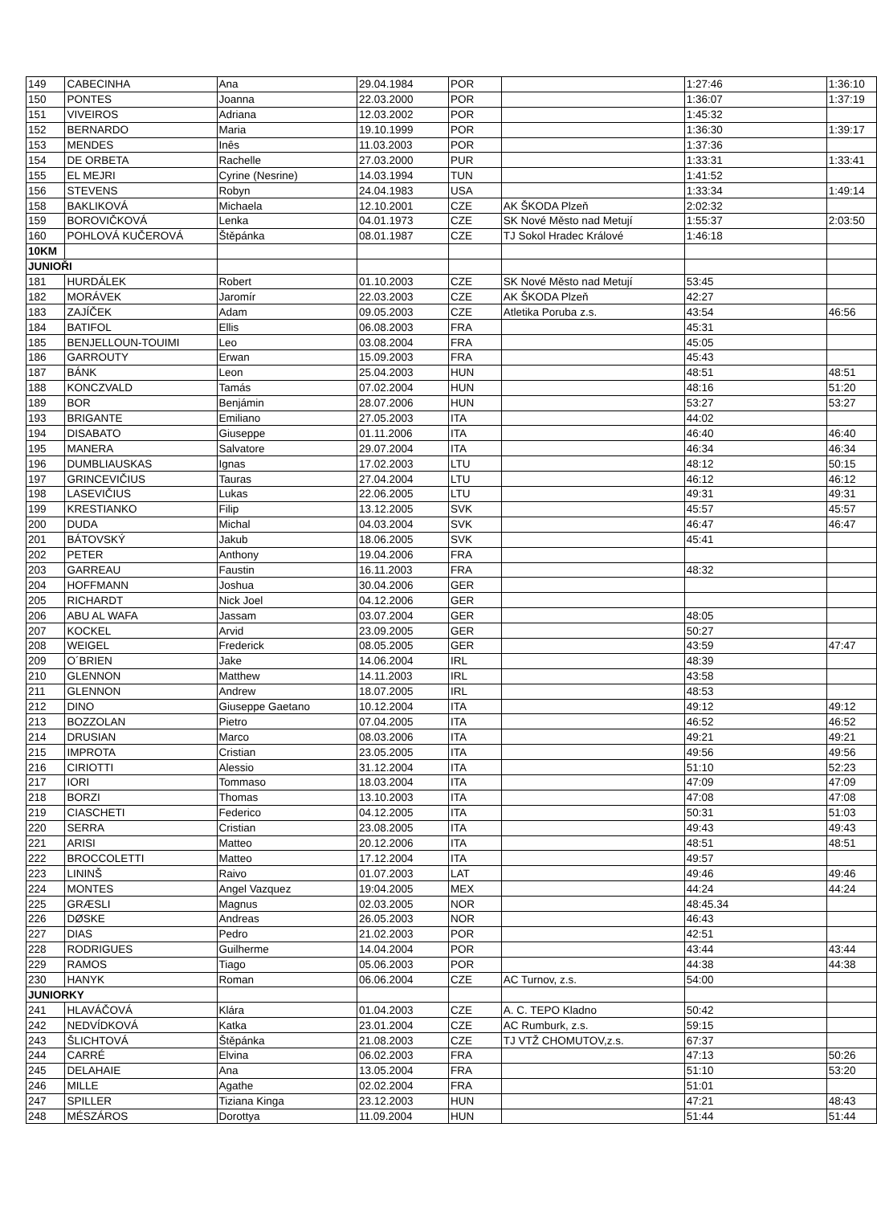| 149 | CABECINHA | Ana | 29.04.1984 | POR | | 1:27:46 | 1:36:10 |
| 150 | PONTES | Joanna | 22.03.2000 | POR | | 1:36:07 | 1:37:19 |
| 151 | VIVEIROS | Adriana | 12.03.2002 | POR | | 1:45:32 | |
| 152 | BERNARDO | Maria | 19.10.1999 | POR | | 1:36:30 | 1:39:17 |
| 153 | MENDES | Inês | 11.03.2003 | POR | | 1:37:36 | |
| 154 | DE ORBETA | Rachelle | 27.03.2000 | PUR | | 1:33:31 | 1:33:41 |
| 155 | EL MEJRI | Cyrine (Nesrine) | 14.03.1994 | TUN | | 1:41:52 | |
| 156 | STEVENS | Robyn | 24.04.1983 | USA | | 1:33:34 | 1:49:14 |
| 158 | BAKLIKOVÁ | Michaela | 12.10.2001 | CZE | AK ŠKODA Plzeň | 2:02:32 | |
| 159 | BOROVIČKOVÁ | Lenka | 04.01.1973 | CZE | SK Nové Město nad Metují | 1:55:37 | 2:03:50 |
| 160 | POHLOVÁ KUČEROVÁ | Štěpánka | 08.01.1987 | CZE | TJ Sokol Hradec Králové | 1:46:18 | |
| 10KM | | | | | | | |
| JUNIOŘI | | | | | | | |
| 181 | HURDÁLEK | Robert | 01.10.2003 | CZE | SK Nové Město nad Metují | 53:45 | |
| 182 | MORÁVEK | Jaromír | 22.03.2003 | CZE | AK ŠKODA Plzeň | 42:27 | |
| 183 | ZAJÍČEK | Adam | 09.05.2003 | CZE | Atletika Poruba z.s. | 43:54 | 46:56 |
| 184 | BATIFOL | Ellis | 06.08.2003 | FRA | | 45:31 | |
| 185 | BENJELLOUN-TOUIMI | Leo | 03.08.2004 | FRA | | 45:05 | |
| 186 | GARROUTY | Erwan | 15.09.2003 | FRA | | 45:43 | |
| 187 | BÁNK | Leon | 25.04.2003 | HUN | | 48:51 | 48:51 |
| 188 | KONCZVALD | Tamás | 07.02.2004 | HUN | | 48:16 | 51:20 |
| 189 | BOR | Benjámin | 28.07.2006 | HUN | | 53:27 | 53:27 |
| 193 | BRIGANTE | Emiliano | 27.05.2003 | ITA | | 44:02 | |
| 194 | DISABATO | Giuseppe | 01.11.2006 | ITA | | 46:40 | 46:40 |
| 195 | MANERA | Salvatore | 29.07.2004 | ITA | | 46:34 | 46:34 |
| 196 | DUMBLIAUSKAS | Ignas | 17.02.2003 | LTU | | 48:12 | 50:15 |
| 197 | GRINCEVIČIUS | Tauras | 27.04.2004 | LTU | | 46:12 | 46:12 |
| 198 | LASEVIČIUS | Lukas | 22.06.2005 | LTU | | 49:31 | 49:31 |
| 199 | KRESTIANKO | Filip | 13.12.2005 | SVK | | 45:57 | 45:57 |
| 200 | DUDA | Michal | 04.03.2004 | SVK | | 46:47 | 46:47 |
| 201 | BÁTOVSKÝ | Jakub | 18.06.2005 | SVK | | 45:41 | |
| 202 | PETER | Anthony | 19.04.2006 | FRA | | | |
| 203 | GARREAU | Faustin | 16.11.2003 | FRA | | 48:32 | |
| 204 | HOFFMANN | Joshua | 30.04.2006 | GER | | | |
| 205 | RICHARDT | Nick Joel | 04.12.2006 | GER | | | |
| 206 | ABU AL WAFA | Jassam | 03.07.2004 | GER | | 48:05 | |
| 207 | KOCKEL | Arvid | 23.09.2005 | GER | | 50:27 | |
| 208 | WEIGEL | Frederick | 08.05.2005 | GER | | 43:59 | 47:47 |
| 209 | O´BRIEN | Jake | 14.06.2004 | IRL | | 48:39 | |
| 210 | GLENNON | Matthew | 14.11.2003 | IRL | | 43:58 | |
| 211 | GLENNON | Andrew | 18.07.2005 | IRL | | 48:53 | |
| 212 | DINO | Giuseppe Gaetano | 10.12.2004 | ITA | | 49:12 | 49:12 |
| 213 | BOZZOLAN | Pietro | 07.04.2005 | ITA | | 46:52 | 46:52 |
| 214 | DRUSIAN | Marco | 08.03.2006 | ITA | | 49:21 | 49:21 |
| 215 | IMPROTA | Cristian | 23.05.2005 | ITA | | 49:56 | 49:56 |
| 216 | CIRIOTTI | Alessio | 31.12.2004 | ITA | | 51:10 | 52:23 |
| 217 | IORI | Tommaso | 18.03.2004 | ITA | | 47:09 | 47:09 |
| 218 | BORZI | Thomas | 13.10.2003 | ITA | | 47:08 | 47:08 |
| 219 | CIASCHETI | Federico | 04.12.2005 | ITA | | 50:31 | 51:03 |
| 220 | SERRA | Cristian | 23.08.2005 | ITA | | 49:43 | 49:43 |
| 221 | ARISI | Matteo | 20.12.2006 | ITA | | 48:51 | 48:51 |
| 222 | BROCCOLETTI | Matteo | 17.12.2004 | ITA | | 49:57 | |
| 223 | LININŠ | Raivo | 01.07.2003 | LAT | | 49:46 | 49:46 |
| 224 | MONTES | Angel Vazquez | 19:04.2005 | MEX | | 44:24 | 44:24 |
| 225 | GRÆSLI | Magnus | 02.03.2005 | NOR | | 48:45.34 | |
| 226 | DØSKE | Andreas | 26.05.2003 | NOR | | 46:43 | |
| 227 | DIAS | Pedro | 21.02.2003 | POR | | 42:51 | |
| 228 | RODRIGUES | Guilherme | 14.04.2004 | POR | | 43:44 | 43:44 |
| 229 | RAMOS | Tiago | 05.06.2003 | POR | | 44:38 | 44:38 |
| 230 | HANYK | Roman | 06.06.2004 | CZE | AC Turnov, z.s. | 54:00 | |
| JUNIORKY | | | | | | | |
| 241 | HLAVÁČOVÁ | Klára | 01.04.2003 | CZE | A. C. TEPO Kladno | 50:42 | |
| 242 | NEDVÍDKOVÁ | Katka | 23.01.2004 | CZE | AC Rumburk, z.s. | 59:15 | |
| 243 | ŠLICHTOVÁ | Štěpánka | 21.08.2003 | CZE | TJ VTŽ CHOMUTOV,z.s. | 67:37 | |
| 244 | CARRÉ | Elvina | 06.02.2003 | FRA | | 47:13 | 50:26 |
| 245 | DELAHAIE | Ana | 13.05.2004 | FRA | | 51:10 | 53:20 |
| 246 | MILLE | Agathe | 02.02.2004 | FRA | | 51:01 | |
| 247 | SPILLER | Tiziana Kinga | 23.12.2003 | HUN | | 47:21 | 48:43 |
| 248 | MÉSZÁROS | Dorottya | 11.09.2004 | HUN | | 51:44 | 51:44 |